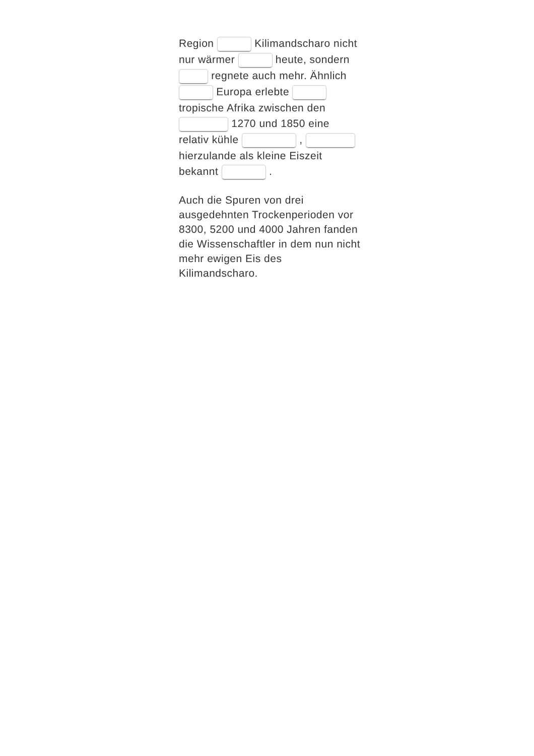Region Kilimandscharo nicht nur wärmer heute, sondern regnete auch mehr. Ähnlich Europa erlebte tropische Afrika zwischen den 1270 und 1850 eine relativ kühle , hierzulande als kleine Eiszeit bekannt .
Auch die Spuren von drei ausgedehnten Trockenperioden vor 8300, 5200 und 4000 Jahren fanden die Wissenschaftler in dem nun nicht mehr ewigen Eis des Kilimandscharo.